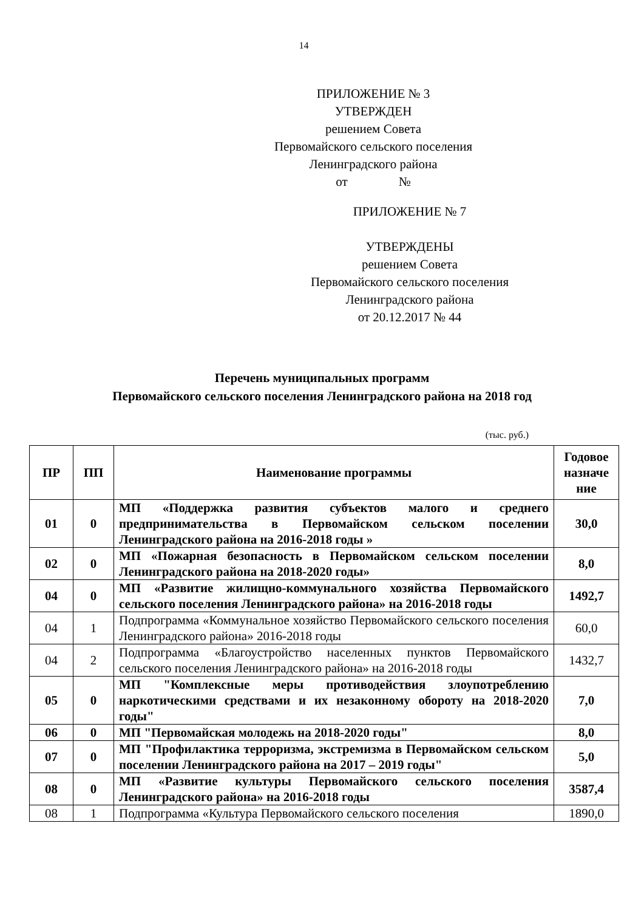14
ПРИЛОЖЕНИЕ № 3
УТВЕРЖДЕН
решением Совета
Первомайского сельского поселения
Ленинградского района
от №
ПРИЛОЖЕНИЕ № 7
УТВЕРЖДЕНЫ
решением Совета
Первомайского сельского поселения
Ленинградского района
от 20.12.2017 № 44
Перечень муниципальных программ
Первомайского сельского поселения Ленинградского района на 2018 год
(тыс. руб.)
| ПР | ПП | Наименование программы | Годовое назначе ние |
| --- | --- | --- | --- |
| 01 | 0 | МП «Поддержка развития субъектов малого и среднего предпринимательства в Первомайском сельском поселении Ленинградского района на 2016-2018 годы » | 30,0 |
| 02 | 0 | МП «Пожарная безопасность в Первомайском сельском поселении Ленинградского района на 2018-2020 годы» | 8,0 |
| 04 | 0 | МП «Развитие жилищно-коммунального хозяйства Первомайского сельского поселения Ленинградского района» на 2016-2018 годы | 1492,7 |
| 04 | 1 | Подпрограмма «Коммунальное хозяйство Первомайского сельского поселения Ленинградского района» 2016-2018 годы | 60,0 |
| 04 | 2 | Подпрограмма «Благоустройство населенных пунктов Первомайского сельского поселения Ленинградского района» на 2016-2018 годы | 1432,7 |
| 05 | 0 | МП "Комплексные меры противодействия злоупотреблению наркотическими средствами и их незаконному обороту на 2018-2020 годы" | 7,0 |
| 06 | 0 | МП "Первомайская молодежь на 2018-2020 годы" | 8,0 |
| 07 | 0 | МП "Профилактика терроризма, экстремизма в Первомайском сельском поселении Ленинградского района на 2017 – 2019 годы" | 5,0 |
| 08 | 0 | МП «Развитие культуры Первомайского сельского поселения Ленинградского района» на 2016-2018 годы | 3587,4 |
| 08 | 1 | Подпрограмма «Культура Первомайского сельского поселения | 1890,0 |